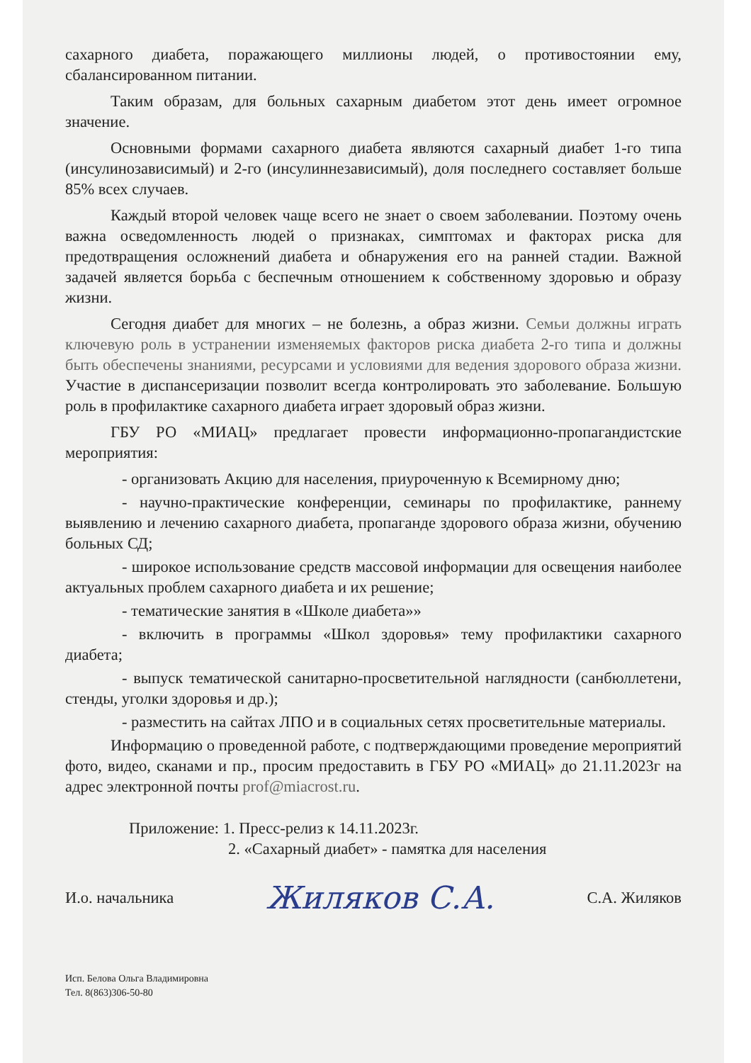сахарного диабета, поражающего миллионы людей, о противостоянии ему, сбалансированном питании.
Таким образам, для больных сахарным диабетом этот день имеет огромное значение.
Основными формами сахарного диабета являются сахарный диабет 1-го типа (инсулинозависимый) и 2-го (инсулиннезависимый), доля последнего составляет больше 85% всех случаев.
Каждый второй человек чаще всего не знает о своем заболевании. Поэтому очень важна осведомленность людей о признаках, симптомах и факторах риска для предотвращения осложнений диабета и обнаружения его на ранней стадии. Важной задачей является борьба с беспечным отношением к собственному здоровью и образу жизни.
Сегодня диабет для многих – не болезнь, а образ жизни. Семьи должны играть ключевую роль в устранении изменяемых факторов риска диабета 2-го типа и должны быть обеспечены знаниями, ресурсами и условиями для ведения здорового образа жизни. Участие в диспансеризации позволит всегда контролировать это заболевание. Большую роль в профилактике сахарного диабета играет здоровый образ жизни.
ГБУ РО «МИАЦ» предлагает провести информационно-пропагандистские мероприятия:
- организовать Акцию для населения, приуроченную к Всемирному дню;
- научно-практические конференции, семинары по профилактике, раннему выявлению и лечению сахарного диабета, пропаганде здорового образа жизни, обучению больных СД;
- широкое использование средств массовой информации для освещения наиболее актуальных проблем сахарного диабета и их решение;
- тематические занятия в «Школе диабета»»
- включить в программы «Школ здоровья» тему профилактики сахарного диабета;
- выпуск тематической санитарно-просветительной наглядности (санбюллетени, стенды, уголки здоровья и др.);
- разместить на сайтах ЛПО и в социальных сетях просветительные материалы.
Информацию о проведенной работе, с подтверждающими проведение мероприятий фото, видео, сканами и пр., просим предоставить в ГБУ РО «МИАЦ» до 21.11.2023г на адрес электронной почты prof@miacrost.ru.
Приложение: 1. Пресс-релиз к 14.11.2023г.
2. «Сахарный диабет» - памятка для населения
И.о. начальника Жиляков С.А. С.А. Жиляков
Исп. Белова Ольга Владимировна
Тел. 8(863)306-50-80